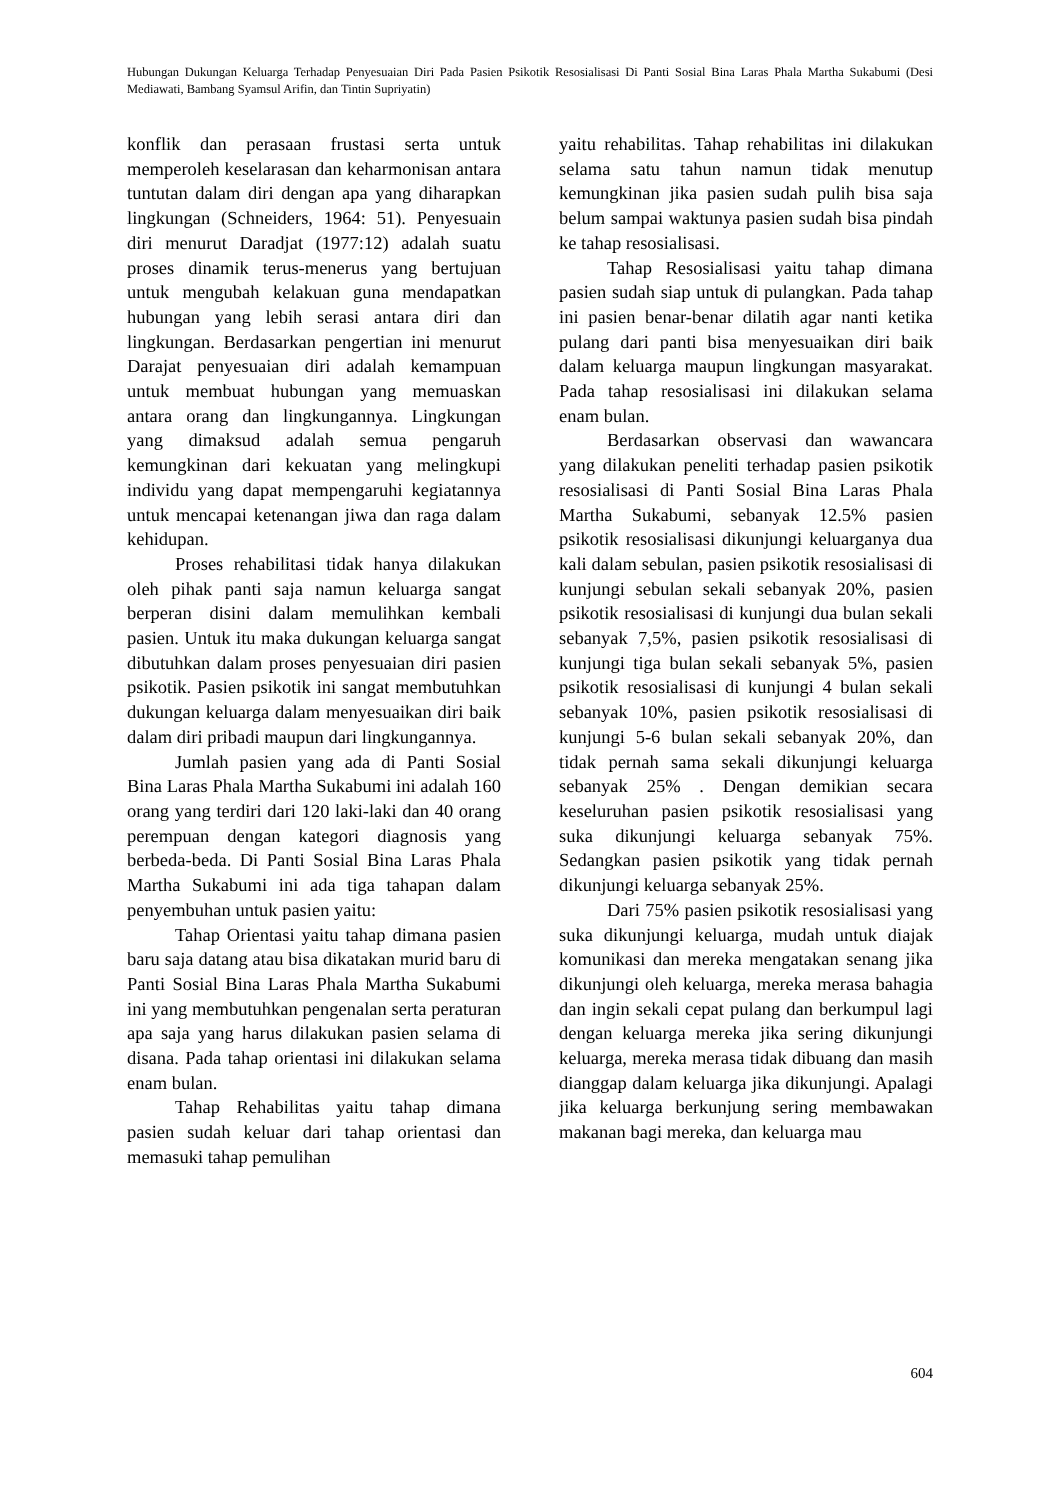Hubungan Dukungan Keluarga Terhadap Penyesuaian Diri Pada Pasien Psikotik Resosialisasi Di Panti Sosial Bina Laras Phala Martha Sukabumi (Desi Mediawati, Bambang Syamsul Arifin, dan Tintin Supriyatin)
konflik dan perasaan frustasi serta untuk memperoleh keselarasan dan keharmonisan antara tuntutan dalam diri dengan apa yang diharapkan lingkungan (Schneiders, 1964: 51). Penyesuain diri menurut Daradjat (1977:12) adalah suatu proses dinamik terus-menerus yang bertujuan untuk mengubah kelakuan guna mendapatkan hubungan yang lebih serasi antara diri dan lingkungan. Berdasarkan pengertian ini menurut Darajat penyesuaian diri adalah kemampuan untuk membuat hubungan yang memuaskan antara orang dan lingkungannya. Lingkungan yang dimaksud adalah semua pengaruh kemungkinan dari kekuatan yang melingkupi individu yang dapat mempengaruhi kegiatannya untuk mencapai ketenangan jiwa dan raga dalam kehidupan.
Proses rehabilitasi tidak hanya dilakukan oleh pihak panti saja namun keluarga sangat berperan disini dalam memulihkan kembali pasien. Untuk itu maka dukungan keluarga sangat dibutuhkan dalam proses penyesuaian diri pasien psikotik. Pasien psikotik ini sangat membutuhkan dukungan keluarga dalam menyesuaikan diri baik dalam diri pribadi maupun dari lingkungannya.
Jumlah pasien yang ada di Panti Sosial Bina Laras Phala Martha Sukabumi ini adalah 160 orang yang terdiri dari 120 laki-laki dan 40 orang perempuan dengan kategori diagnosis yang berbeda-beda. Di Panti Sosial Bina Laras Phala Martha Sukabumi ini ada tiga tahapan dalam penyembuhan untuk pasien yaitu:
Tahap Orientasi yaitu tahap dimana pasien baru saja datang atau bisa dikatakan murid baru di Panti Sosial Bina Laras Phala Martha Sukabumi ini yang membutuhkan pengenalan serta peraturan apa saja yang harus dilakukan pasien selama di disana. Pada tahap orientasi ini dilakukan selama enam bulan.
Tahap Rehabilitas yaitu tahap dimana pasien sudah keluar dari tahap orientasi dan memasuki tahap pemulihan
yaitu rehabilitas. Tahap rehabilitas ini dilakukan selama satu tahun namun tidak menutup kemungkinan jika pasien sudah pulih bisa saja belum sampai waktunya pasien sudah bisa pindah ke tahap resosialisasi.
Tahap Resosialisasi yaitu tahap dimana pasien sudah siap untuk di pulangkan. Pada tahap ini pasien benar-benar dilatih agar nanti ketika pulang dari panti bisa menyesuaikan diri baik dalam keluarga maupun lingkungan masyarakat. Pada tahap resosialisasi ini dilakukan selama enam bulan.
Berdasarkan observasi dan wawancara yang dilakukan peneliti terhadap pasien psikotik resosialisasi di Panti Sosial Bina Laras Phala Martha Sukabumi, sebanyak 12.5% pasien psikotik resosialisasi dikunjungi keluarganya dua kali dalam sebulan, pasien psikotik resosialisasi di kunjungi sebulan sekali sebanyak 20%, pasien psikotik resosialisasi di kunjungi dua bulan sekali sebanyak 7,5%, pasien psikotik resosialisasi di kunjungi tiga bulan sekali sebanyak 5%, pasien psikotik resosialisasi di kunjungi 4 bulan sekali sebanyak 10%, pasien psikotik resosialisasi di kunjungi 5-6 bulan sekali sebanyak 20%, dan tidak pernah sama sekali dikunjungi keluarga sebanyak 25% . Dengan demikian secara keseluruhan pasien psikotik resosialisasi yang suka dikunjungi keluarga sebanyak 75%. Sedangkan pasien psikotik yang tidak pernah dikunjungi keluarga sebanyak 25%.
Dari 75% pasien psikotik resosialisasi yang suka dikunjungi keluarga, mudah untuk diajak komunikasi dan mereka mengatakan senang jika dikunjungi oleh keluarga, mereka merasa bahagia dan ingin sekali cepat pulang dan berkumpul lagi dengan keluarga mereka jika sering dikunjungi keluarga, mereka merasa tidak dibuang dan masih dianggap dalam keluarga jika dikunjungi. Apalagi jika keluarga berkunjung sering membawakan makanan bagi mereka, dan keluarga mau
604